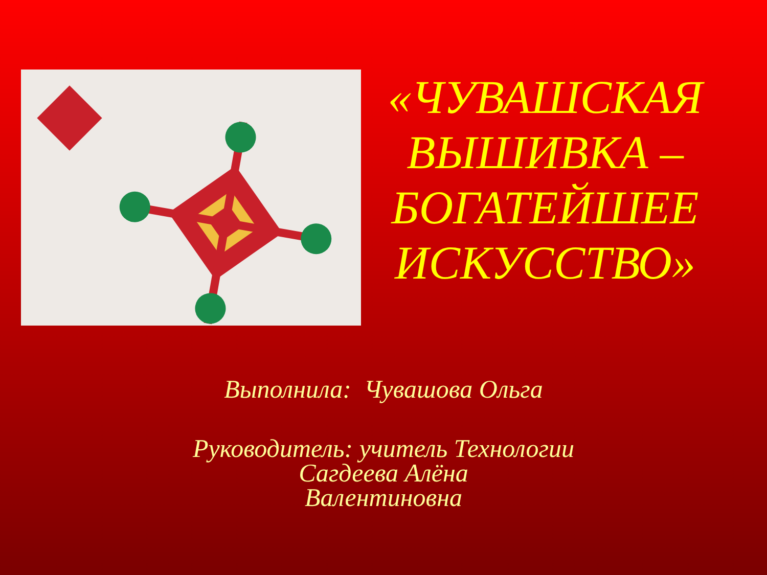«ЧУВАШСКАЯ ВЫШИВКА – БОГАТЕЙШЕЕ ИСКУССТВО»
Выполнила: Чувашова Ольга
Руководитель: учитель Технологии
Сагдеева Алёна
Валентиновна